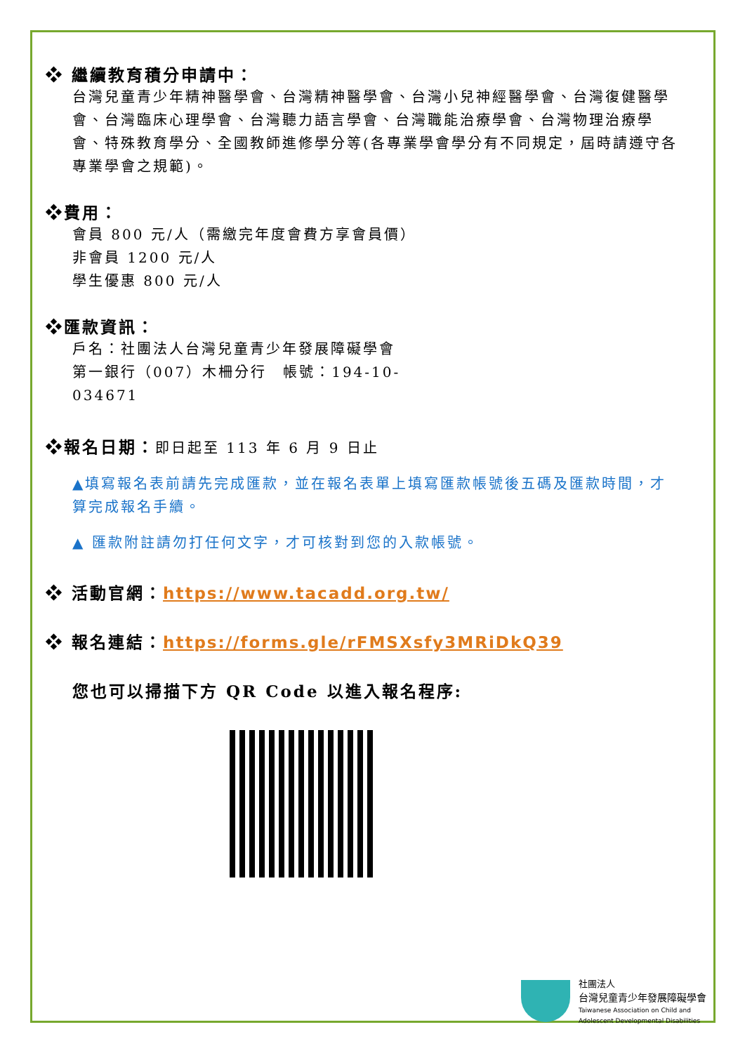❖ 繼續教育積分申請中：
台灣兒童青少年精神醫學會、台灣精神醫學會、台灣小兒神經醫學會、台灣復健醫學會、台灣臨床心理學會、台灣聽力語言學會、台灣職能治療學會、台灣物理治療學會、特殊教育學分、全國教師進修學分等(各專業學會學分有不同規定，屆時請遵守各專業學會之規範)。
❖費用：
會員 800 元/人（需繳完年度會費方享會員價）
非會員 1200 元/人
學生優惠 800 元/人
❖匯款資訊：
戶名：社團法人台灣兒童青少年發展障礙學會
第一銀行（007）木柵分行　帳號：194-10-
034671
❖報名日期：即日起至 113 年 6 月 9 日止
▲填寫報名表前請先完成匯款，並在報名表單上填寫匯款帳號後五碼及匯款時間，才算完成報名手續。
▲ 匯款附註請勿打任何文字，才可核對到您的入款帳號。
❖ 活動官網：https://www.tacadd.org.tw/
❖ 報名連結：https://forms.gle/rFMSXsfy3MRiDkQ39
您也可以掃描下方 QR Code 以進入報名程序:
社團法人
台灣兒童青少年發展障礙學會
Taiwanese Association on Child and
Adolescent Developmental Disabilities